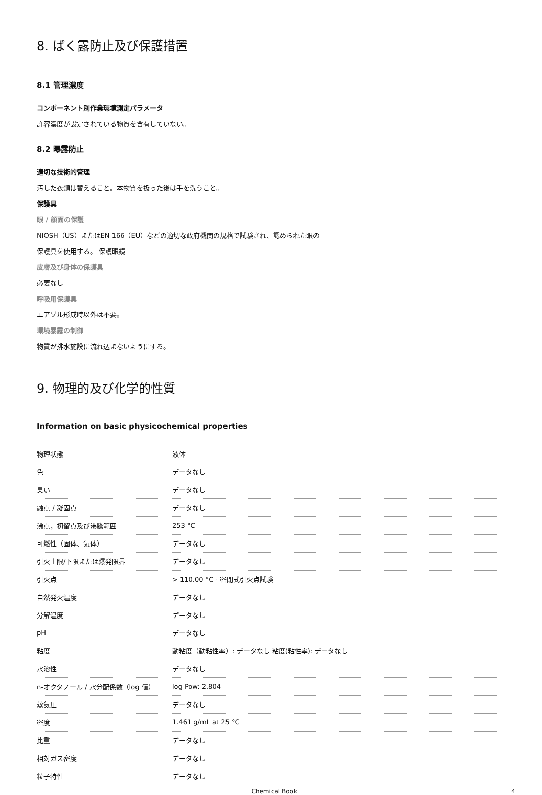8. ばく露防止及び保護措置
8.1 管理濃度
コンポーネント別作業環境測定パラメータ
許容濃度が設定されている物質を含有していない。
8.2 曝露防止
適切な技術的管理
汚した衣類は替えること。本物質を扱った後は手を洗うこと。
保護具
眼 / 顔面の保護
NIOSH（US）またはEN 166（EU）などの適切な政府機関の規格で試験され、認められた眼の
保護具を使用する。 保護眼鏡
皮膚及び身体の保護具
必要なし
呼吸用保護具
エアゾル形成時以外は不要。
環境暴露の制御
物質が排水施設に流れ込まないようにする。
9. 物理的及び化学的性質
Information on basic physicochemical properties
| 物理状態 | 液体 |
| 色 | データなし |
| 臭い | データなし |
| 融点 / 凝固点 | データなし |
| 沸点，初留点及び沸騰範囲 | 253 °C |
| 可燃性（固体、気体） | データなし |
| 引火上限/下限または爆発限界 | データなし |
| 引火点 | > 110.00 °C - 密閉式引火点試験 |
| 自然発火温度 | データなし |
| 分解温度 | データなし |
| pH | データなし |
| 粘度 | 動粘度（動粘性率）: データなし 粘度(粘性率): データなし |
| 水溶性 | データなし |
| n-オクタノール / 水分配係数（log 値） | log Pow: 2.804 |
| 蒸気圧 | データなし |
| 密度 | 1.461 g/mL at 25 °C |
| 比重 | データなし |
| 相対ガス密度 | データなし |
| 粒子特性 | データなし |
Chemical Book 4